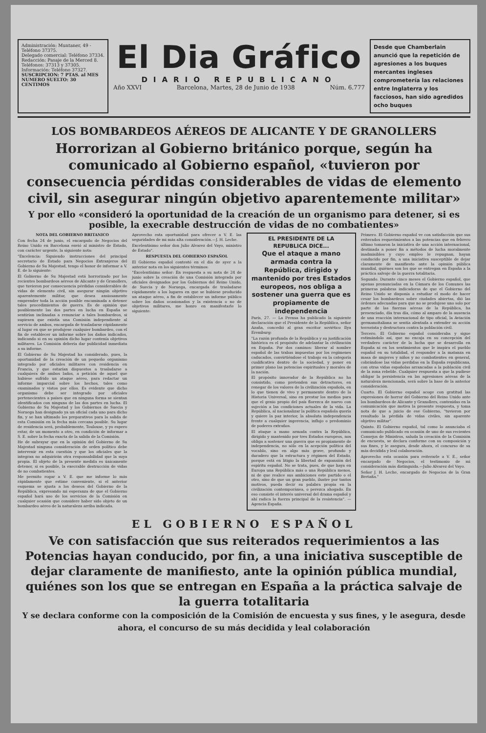Administración: Muntaner, 49 - Teléfono 37375.
Delegado comercial: Teléfono 37334.
Redacción: Pasaje de la Merced 8. Teléfonos: 37313 y 37305.
Información: Teléfono 37327.
SUSCRIPCION: 7 PTAS. al MES
NUMERO SUELTO: 30 CENTIMOS
El Dia Gráfico
DIARIO REPUBLICANO
Año XXVI Barcelona, Martes, 28 de Junio de 1938 Núm. 6.777
Desde que Chamberlain anunció que la repetición de agresiones a los buques mercantes ingleses comprometería las relaciones entre Inglaterra y los facciosos, han sido agredidos ocho buques
LOS BOMBARDEOS AÉREOS DE ALICANTE Y DE GRANOLLERS
Horrorizan al Gobierno británico porque, según ha comunicado al Gobierno español, «tuvieron por consecuencia pérdidas considerables de vidas de elemento civil, sin asegurar ningún objetivo aparentemente militar»
Y por ello «consideró la oportunidad de la creación de un organismo para detener, si es posible, la execrable destrucción de vidas de no combatientes»
NOTA DEL GOBIERNO BRITANICO
Con fecha 24 de junio, el encargado de Negocios del Reino Unido en Barcelona envió al ministro de Estado, con carácter urgente, la siguiente nota:
"Excelencia: Siguiendo instrucciones del principal secretario de Estado para Negocios Extranjeros del Gobierno de Su Majestad, tengo el honor de informar a V. E. de lo siguiente:
El Gobierno de Su Majestad está horrorizado por los recientes bombardeos aéreos de Alicante y de Granollers, que tuvieron por consecuencia pérdidas considerables de vidas de elemento civil, sin asegurar ningún objetivo aparentemente militar, que desea ansiosamente emprender toda la acción posible encaminada a detener tales procedimientos de guerra. Es de opinión que posiblemente las dos partes en lucha en España se sentirían inclinadas a renunciar a tales bombardeos, si supiesen que existía una Comisión independiente al servicio de ambos, encargada de trasladarse rápidamente al lugar en que se produjese cualquier bombardeo, con el fin de establecer un informe sobre los daños indicados, indicando si en su opinión dicho lugar contenía objetivos militares. La Comisión debería dar publicidad inmediata a su informe.
El Gobierno de Su Majestad ha considerado, pues, la oportunidad de la creación de un pequeño organismo integrado por oficiales militares con residencia en Francia, y que estarían dispuestos a trasladarse a cualquiera de ambos lados, a petición de aquel que hubiese sufrido un ataque aéreo, para redactar un informe imparcial sobre los hechos, tales como examinados y vistos por ellos. Es evidente que dicho organismo debe ser integrado por oficiales pertenecientes a países que en ninguna forma se sientan identificados con ninguna de las dos partes en lucha. El Gobierno de Su Majestad y los Gobiernos de Suecia y Noruega han designado ya un oficial cada uno para dicho fin, y se han ultimado los preparativos para la salida de esta Comisión en la fecha más cercana posible. Su lugar de residencia será, probablemente, Toulouse, y yo espero estar, de un momento a otro, en condición de informar a S. E. sobre la fecha exacta de la salida de la Comisión.
He de subrayar que en la opinión del Gobierno de Su Majestad ninguna consideración de orden político debe intervenir en esta cuestión y que los oficiales que la integran no adquirirán otra responsabilidad que la suya propia. El objeto de la presente medida es únicamente detener, si es posible, la execrable destrucción de vidas de no combatientes.
Me permito rogar a V. E. que me informe lo más rápidamente que estime conveniente, si el anterior esquema se ajusta a los deseos del Gobierno de la República, expresando mi esperanza de que el Gobierno español hará uso de los servicios de la Comisión en cualquier ocasión que considere haber sido objeto de un bombardeo aéreo de la naturaleza arriba indicada.
Aprovecho esta oportunidad para ofrecer a V. E. las seguridades de mi más alta consideración.—J. H. Leche.
Excelentísimo señor don Julio Alvarez del Vayo, ministro de Estado".
RESPUESTA DEL GOBIERNO ESPAÑOL
El Gobierno español contestó en el día de ayer a la anterior nota en los siguientes términos:
"Excelentísimo señor: En respuesta a su nota de 24 de junio sobre la creación de una Comisión integrada por oficiales designados por los Gobiernos del Reino Unido, de Suecia y de Noruega, encargada de trasladarse rápidamente a los lugares en que se hubiese producido un ataque aéreo, a fin de establecer un informe público sobre los daños ocasionados y la existencia o no de objetivos militares, me honro en manifestarle lo siguiente:
EL PRESIDENTE DE LA REPUBLICA DICE...
Que el ataque a mano armada contra la República, dirigido y mantenido por tres Estados europeos, nos obliga a sostener una guerra que es propiamente de independencia
París, 27. — La Prensa ha publicado la siguiente declaración que el Presidente de la República, señor Azaña, concedió al gran escritor soviético Ilya Eremburg:
"La razón profunda de la República y su justificación histórica es el propósito de adelantar la civilización en España. Por dos caminos: liberar al nombre español de las trabas impuestas por los regímenes caducados, convirtiéndose el trabajo en la categoría cualificativa dentro de la sociedad, y poner en primer plano las potencias espirituales y morales de la nación.
El propósito innovador de la República no ha consistido, como pretenden sus detractores, en renegar de los valores de la civilización española, en lo que tienen de vivo y permanente dentro de la Historia Universal, sino en prestar los medios para que el genio propio del país florezca de nuevo con sujeción a las condiciones actuales de la vida. La República, al nacionalizar la política española quería y quiere la paz interior, la absoluta independencia frente a cualquier ingerencia, influjo o predominio de poderes extraños.
El ataque a mano armada contra la República, dirigido y mantenido por tres Estados europeos, nos obliga a sostener una guerra que es propiamente de independencia, no sólo en la acepción política del vocablo, sino en algo más grave, profundo y duradero que la estructura y régimen del Estado, porque está en litigio la libertad de expansión del espíritu español. No se trata, pues, de que haya en Europa una República más o una República menos, ni de que realice sus ambiciones este partido o el otro, sino de que un gran pueblo, ilustre por tantos motivos, pueda decir su palabra propia en la civilización contemporánea, o perezca ahogado. En eso consiste el interés universal del drama español y ahí radica la fuerza principal de la resistencia". — Agencia España.
Primero. El Gobierno español ve con satisfacción que sus reiterados requerimientos a las potencias que en febrero último tomaron la iniciativa de una acción internacional, destinada a poner fin a métodos de lucha moralmente inadmisibles y cuyo empleo le repugnan, hayan conducido por fin, a una iniciativa susceptible de dejar claramente de manifiesto ante la opinión pública mundial, quiénes son los que se entregan en España a la práctica salvaje de la guerra totalitaria.
Segundo. Durante cinco meses el Gobierno español, que apenas pronunciadas en la Cámara de los Comunes las primeras palabras indicadoras de que el Gobierno del Reino Unido se disponía a estudiar el modo de hacer cesar los bombardeos sobre ciudades abiertas, dió las órdenes adecuadas para que no se produjese uno solo por parte de las fuerzas aéreas de la República, ha presenciado, día tras día, cómo al amparo de la ausencia de una reacción internacional de tipo oficial, la Aviación germanoitaliana se sentía alentada a extender su acción terrorista y destructora contra la población civil.
Tercero. El Gobierno español consideraba y sigue estimándolo así, que no encaja en su concepción del verdadero carácter de la lucha que se desarrolla en España ni en los sentimientos que le inspira el pueblo español en su totalidad, el responder a la matanza en masa de mujeres y niños y no combatientes en general, cobrándose las vidas perdidas en la España republicana, con otras vidas españolas arrancadas a la población civil de la zona rebelde. Cualquier respuesta a que la pudiese obligar la persistencia en las agresiones aéreas de la naturaleza mencionada, será sobre la base de la anterior consideración.
Cuarto. El Gobierno español acoge con gratitud las expresiones de horror del Gobierno del Reino Unido ante los bombardeos de Alicante y Granollers, contenidas en la comunicación que motiva la presente respuesta, y toma nota de que a juicio de ese Gobierno, "tuvieron por resultado la pérdida de vidas civiles, sin aparente objetivo militar".
Quinto. El Gobierno español, tal como lo anunciaba el comunicado publicado en ocasión de uno de sus recientes Consejos de Ministros, saluda la creación de la Comisión de encuesta, se declara conforme con su composición y sus fines, y le asegura, desde ahora, el concurso de su más decidida y leal colaboración.
Aprovecho esta ocasión para reiterarle a V. E., señor encargado de Negocios, el testimonio de mi consideración más distinguida.—Julio Alvarez del Vayo.
Señor J. H. Leche, encargado de Negocios de la Gran Bretaña."
EL GOBIERNO ESPAÑOL
Ve con satisfacción que sus reiterados requerimientos a las Potencias hayan conducido, por fin, a una iniciativa susceptible de dejar claramente de manifiesto, ante la opinión pública mundial, quiénes son los que se entregan en España a la práctica salvaje de la guerra totalitaria
Y se declara conforme con la composición de la Comisión de encuesta y sus fines, y le asegura, desde ahora, el concurso de su más decidida y leal colaboración